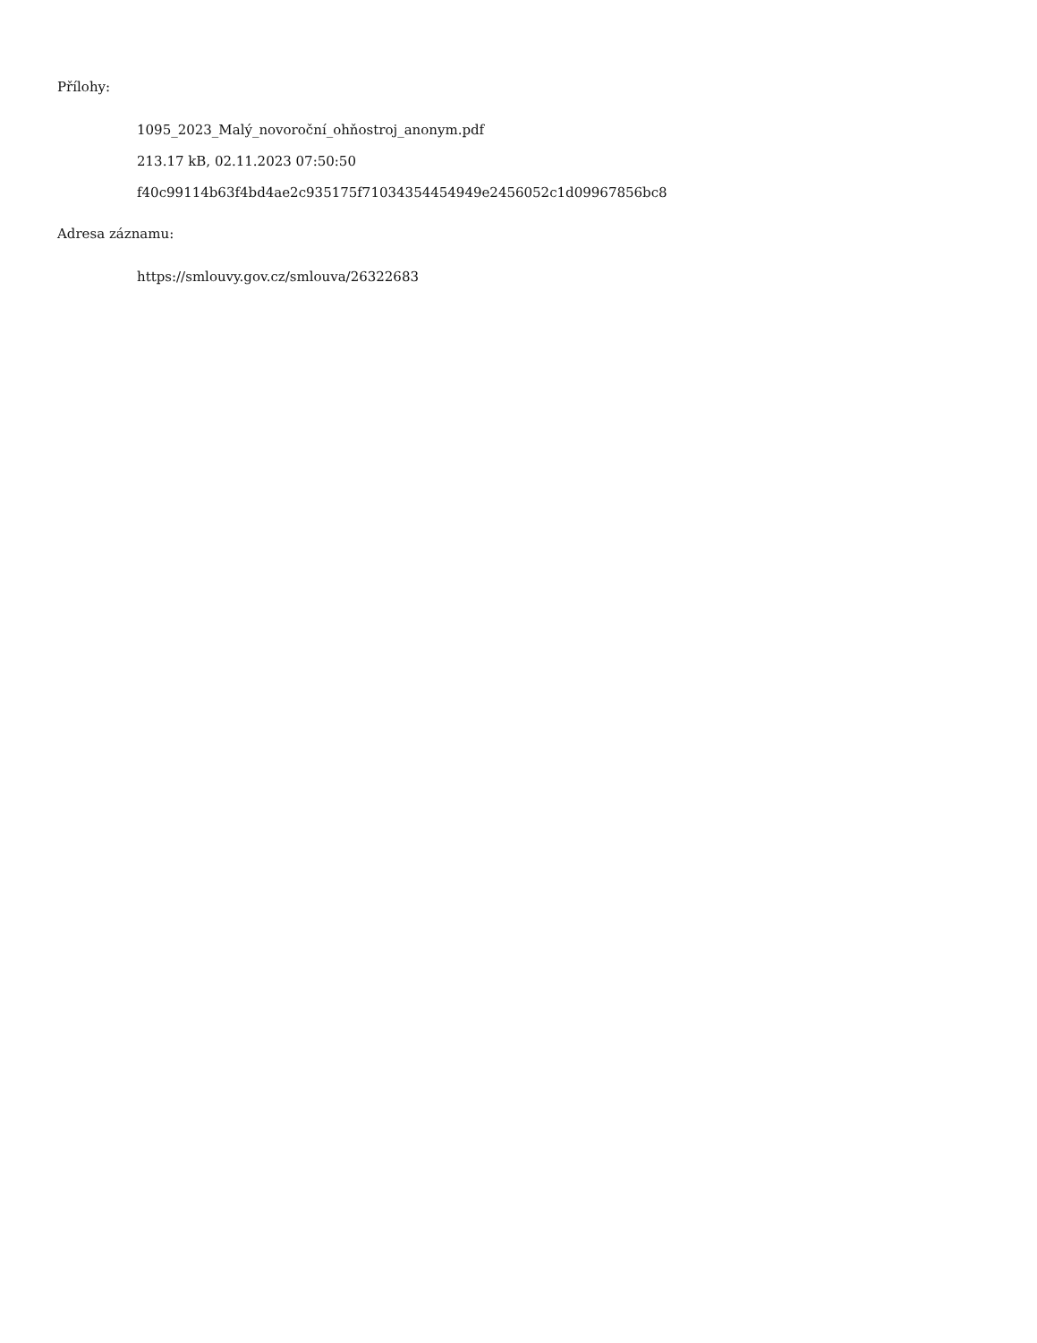Přílohy:
1095_2023_Malý_novoroční_ohňostroj_anonym.pdf
213.17 kB, 02.11.2023 07:50:50
f40c99114b63f4bd4ae2c935175f71034354454949e2456052c1d09967856bc8
Adresa záznamu:
https://smlouvy.gov.cz/smlouva/26322683